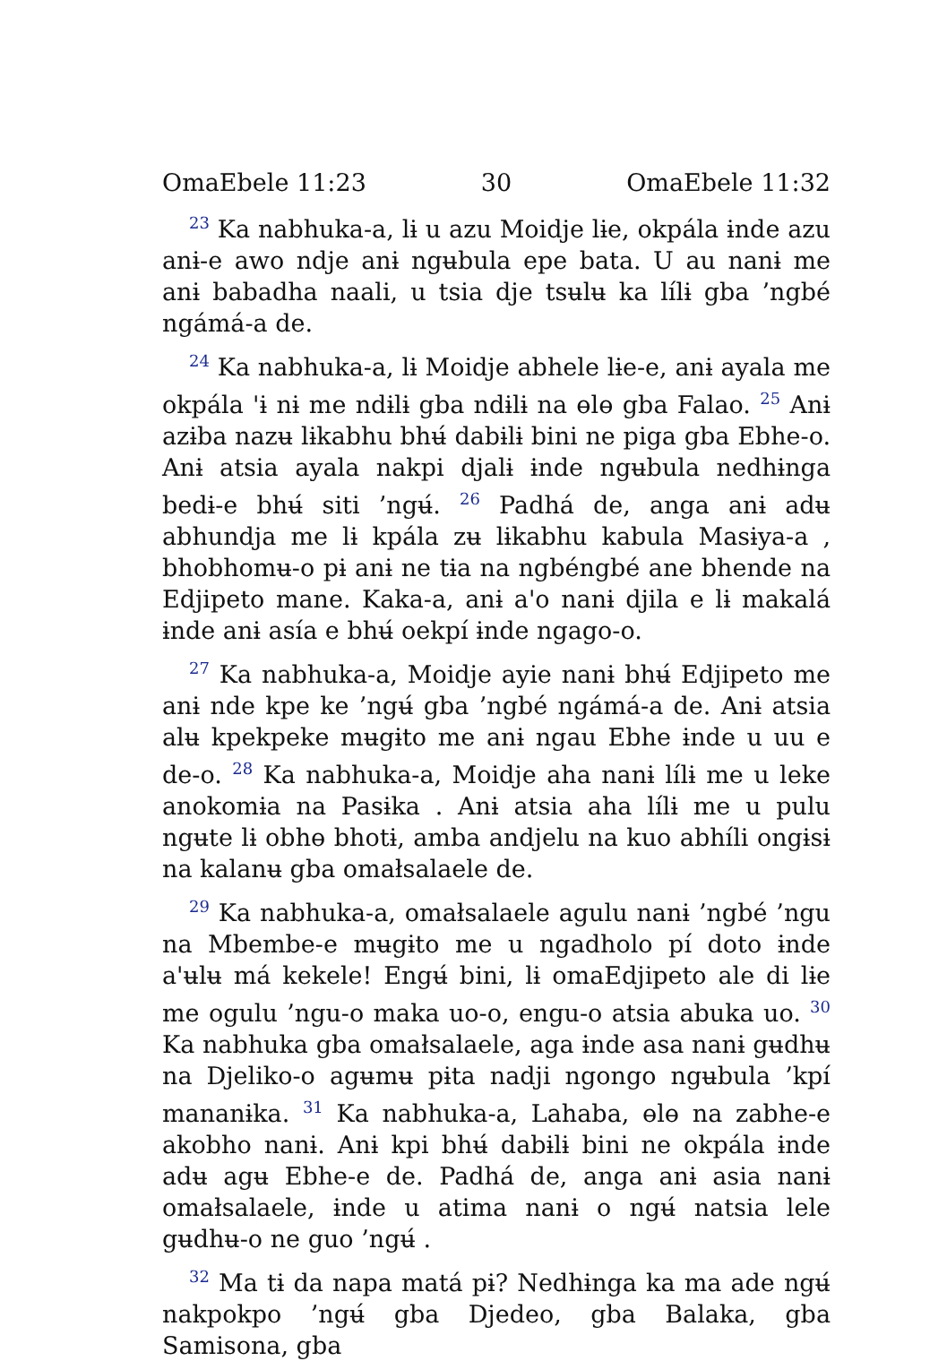OmaEbele 11:23 30 OmaEbele 11:32
<sup>23</sup> Ka nabhuka-a, lɨ u azu Moidje lɨe, okpála ɨnde azu anɨ-e awo ndje anɨ ngʉbula epe bata. U au nanɨ me anɨ babadha naali, u tsia dje tsʉlʉ ka lílɨ gba ’ngbé ngámá-a de.
<sup>24</sup> Ka nabhuka-a, lɨ Moidje abhele lɨe-e, anɨ ayala me okpála 'ɨ nɨ me ndɨlɨ gba ndɨlɨ na ɵlɵ gba Falao. <sup>25</sup> Anɨ azɨba nazʉ lɨkabhu bhʉ́ dabɨlɨ bini ne piga gba Ebhe-o. Anɨ atsia ayala nakpi djalɨ ɨnde ngʉbula nedhɨnga bedɨ-e bhʉ́ siti ’ngʉ́. <sup>26</sup> Padhá de, anga anɨ adʉ abhundja me lɨ kpála zʉ lɨkabhu kabula Masɨya-a , bhobhomʉ-o pɨ anɨ ne tɨa na ngbéngbé ane bhende na Edjipeto mane. Kaka-a, anɨ a'o nanɨ djila e lɨ makalá ɨnde anɨ asía e bhʉ́ oekpí ɨnde ngago-o.
<sup>27</sup> Ka nabhuka-a, Moidje ayie nanɨ bhʉ́ Edjipeto me anɨ nde kpe ke ’ngʉ́ gba ’ngbé ngámá-a de. Anɨ atsia alʉ kpekpeke mʉgɨto me anɨ ngau Ebhe ɨnde u uu e de-o. <sup>28</sup> Ka nabhuka-a, Moidje aha nanɨ lílɨ me u leke anokomɨa na Pasɨka . Anɨ atsia aha lílɨ me u pulu ngʉte lɨ obhɵ bhotɨ, amba andjelu na kuo abhíli ongɨsɨ na kalanʉ gba omałsalaele de.
<sup>29</sup> Ka nabhuka-a, omałsalaele agulu nanɨ ’ngbé ’ngu na Mbembe-e mʉgɨto me u ngadholo pí doto ɨnde a'ʉlʉ má kekele! Engʉ́ bini, lɨ omaEdjipeto ale di lɨe me ogulu ’ngu-o maka uo-o, engu-o atsia abuka uo. <sup>30</sup> Ka nabhuka gba omałsalaele, aga ɨnde asa nanɨ gʉdhʉ na Djeliko-o agʉmʉ pɨta nadji ngongo ngʉbula ’kpí mananɨka. <sup>31</sup> Ka nabhuka-a, Lahaba, ɵlɵ na zabhe-e akobho nanɨ. Anɨ kpi bhʉ́ dabɨlɨ bini ne okpála ɨnde adʉ agʉ Ebhe-e de. Padhá de, anga anɨ asia nanɨ omałsalaele, ɨnde u atima nanɨ o ngʉ́ natsia lele gʉdhʉ-o ne guo ’ngʉ́ .
<sup>32</sup> Ma tɨ da napa matá pɨ? Nedhɨnga ka ma ade ngʉ́ nakpokpo ’ngʉ́ gba Djedeo, gba Balaka, gba Samisona, gba